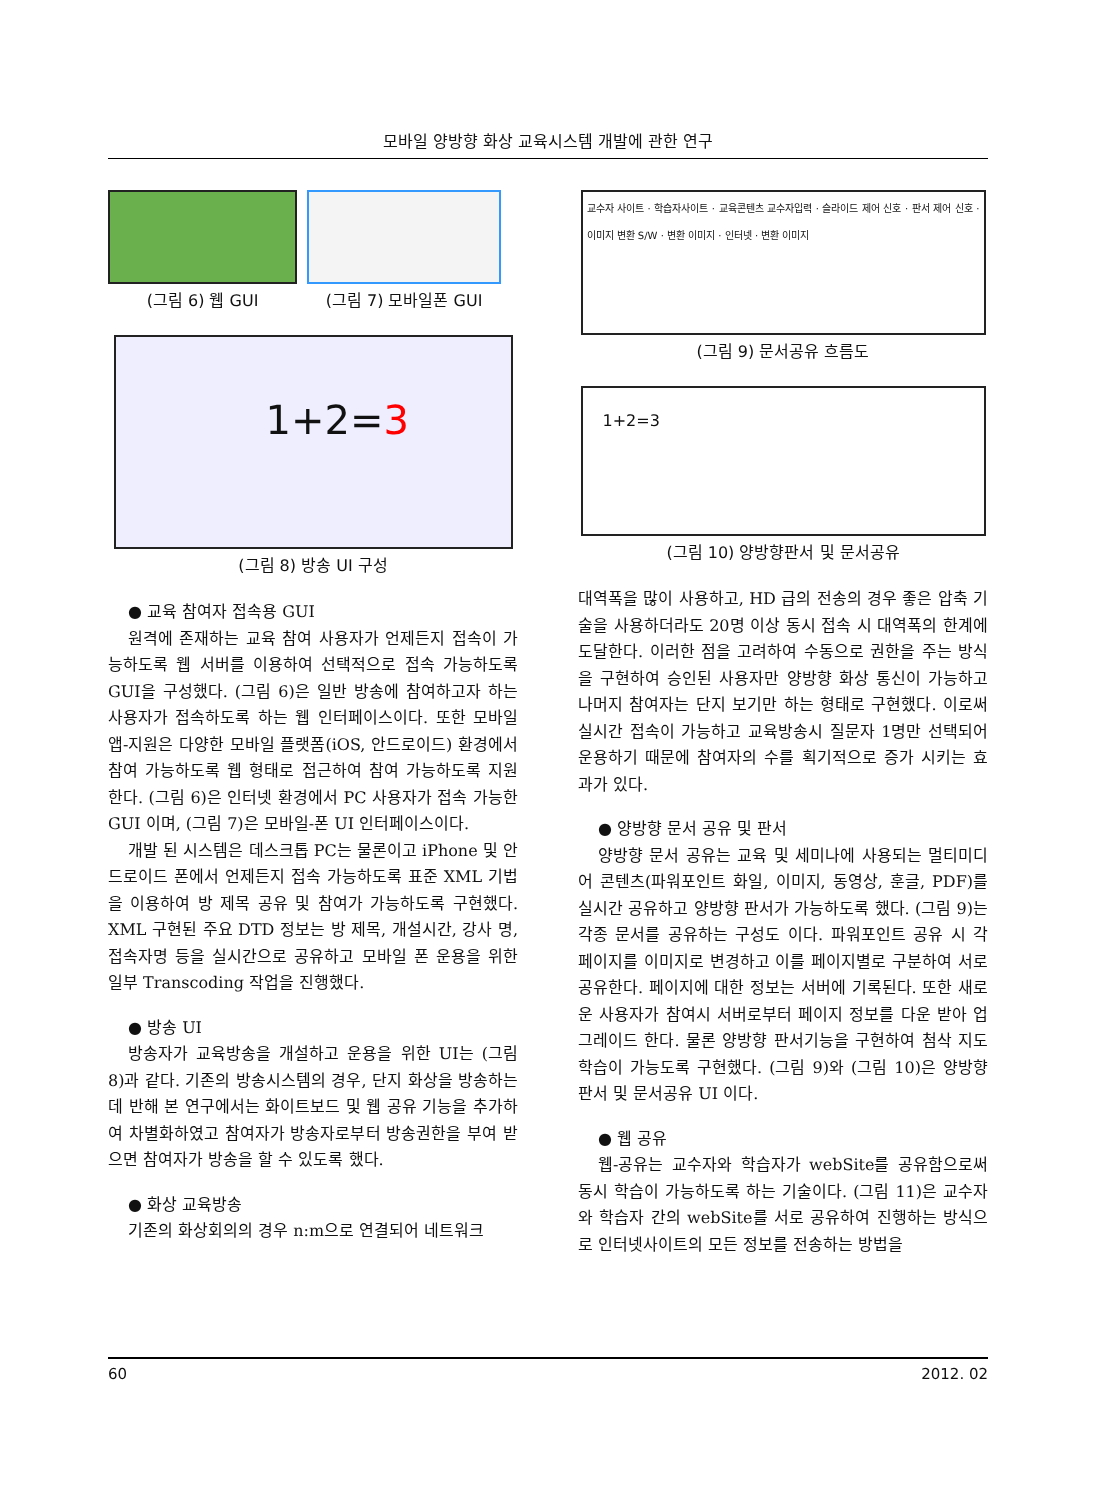모바일 양방향 화상 교육시스템 개발에 관한 연구
(그림 6) 웹 GUI (그림 7) 모바일폰 GUI
1+2=3
(그림 8) 방송 UI 구성
● 교육 참여자 접속용 GUI
원격에 존재하는 교육 참여 사용자가 언제든지 접속이 가능하도록 웹 서버를 이용하여 선택적으로 접속 가능하도록 GUI을 구성했다. (그림 6)은 일반 방송에 참여하고자 하는 사용자가 접속하도록 하는 웹 인터페이스이다. 또한 모바일 앱-지원은 다양한 모바일 플랫폼(iOS, 안드로이드) 환경에서 참여 가능하도록 웹 형태로 접근하여 참여 가능하도록 지원한다. (그림 6)은 인터넷 환경에서 PC 사용자가 접속 가능한 GUI 이며, (그림 7)은 모바일-폰 UI 인터페이스이다.
개발 된 시스템은 데스크톱 PC는 물론이고 iPhone 및 안드로이드 폰에서 언제든지 접속 가능하도록 표준 XML 기법을 이용하여 방 제목 공유 및 참여가 가능하도록 구현했다. XML 구현된 주요 DTD 정보는 방 제목, 개설시간, 강사 명, 접속자명 등을 실시간으로 공유하고 모바일 폰 운용을 위한 일부 Transcoding 작업을 진행했다.
● 방송 UI
방송자가 교육방송을 개설하고 운용을 위한 UI는 (그림 8)과 같다. 기존의 방송시스템의 경우, 단지 화상을 방송하는데 반해 본 연구에서는 화이트보드 및 웹 공유 기능을 추가하여 차별화하였고 참여자가 방송자로부터 방송권한을 부여 받으면 참여자가 방송을 할 수 있도록 했다.
● 화상 교육방송
기존의 화상회의의 경우 n:m으로 연결되어 네트워크
교수자 사이트 · 학습자사이트 · 교육콘텐츠 교수자입력 · 슬라이드 제어 신호 · 판서 제어 신호 · 이미지 변환 S/W · 변환 이미지 · 인터넷 · 변환 이미지
(그림 9) 문서공유 흐름도
1+2=3
(그림 10) 양방향판서 및 문서공유
대역폭을 많이 사용하고, HD 급의 전송의 경우 좋은 압축 기술을 사용하더라도 20명 이상 동시 접속 시 대역폭의 한계에 도달한다. 이러한 점을 고려하여 수동으로 권한을 주는 방식을 구현하여 승인된 사용자만 양방향 화상 통신이 가능하고 나머지 참여자는 단지 보기만 하는 형태로 구현했다. 이로써 실시간 접속이 가능하고 교육방송시 질문자 1명만 선택되어 운용하기 때문에 참여자의 수를 획기적으로 증가 시키는 효과가 있다.
● 양방향 문서 공유 및 판서
양방향 문서 공유는 교육 및 세미나에 사용되는 멀티미디어 콘텐츠(파워포인트 화일, 이미지, 동영상, 훈글, PDF)를 실시간 공유하고 양방향 판서가 가능하도록 했다. (그림 9)는 각종 문서를 공유하는 구성도 이다. 파워포인트 공유 시 각 페이지를 이미지로 변경하고 이를 페이지별로 구분하여 서로 공유한다. 페이지에 대한 정보는 서버에 기록된다. 또한 새로운 사용자가 참여시 서버로부터 페이지 정보를 다운 받아 업그레이드 한다. 물론 양방향 판서기능을 구현하여 첨삭 지도학습이 가능도록 구현했다. (그림 9)와 (그림 10)은 양방향 판서 및 문서공유 UI 이다.
● 웹 공유
웹-공유는 교수자와 학습자가 webSite를 공유함으로써 동시 학습이 가능하도록 하는 기술이다. (그림 11)은 교수자와 학습자 간의 webSite를 서로 공유하여 진행하는 방식으로 인터넷사이트의 모든 정보를 전송하는 방법을
60 2012. 02